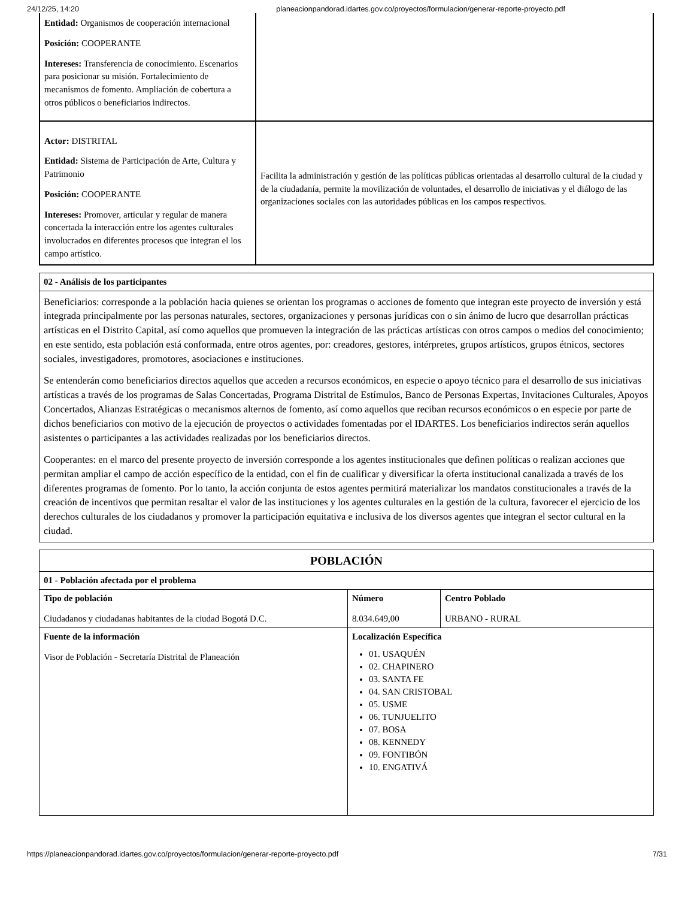24/12/25, 14:20 planeacionpandorad.idartes.gov.co/proyectos/formulacion/generar-reporte-proyecto.pdf
| Entidad: Organismos de cooperación internacional Posición: COOPERANTE Intereses: Transferencia de conocimiento. Escenarios para posicionar su misión. Fortalecimiento de mecanismos de fomento. Ampliación de cobertura a otros públicos o beneficiarios indirectos. | |
| Actor: DISTRITAL Entidad: Sistema de Participación de Arte, Cultura y Patrimonio Posición: COOPERANTE Intereses: Promover, articular y regular de manera concertada la interacción entre los agentes culturales involucrados en diferentes procesos que integran el los campo artístico. | Facilita la administración y gestión de las políticas públicas orientadas al desarrollo cultural de la ciudad y de la ciudadanía, permite la movilización de voluntades, el desarrollo de iniciativas y el diálogo de las organizaciones sociales con las autoridades públicas en los campos respectivos. |
| 02 - Análisis de los participantes |
| --- |
| Beneficiarios: corresponde a la población hacia quienes se orientan los programas o acciones de fomento que integran este proyecto de inversión y está integrada principalmente por las personas naturales, sectores, organizaciones y personas jurídicas con o sin ánimo de lucro que desarrollan prácticas artísticas en el Distrito Capital, así como aquellos que promueven la integración de las prácticas artísticas con otros campos o medios del conocimiento; en este sentido, esta población está conformada, entre otros agentes, por: creadores, gestores, intérpretes, grupos artísticos, grupos étnicos, sectores sociales, investigadores, promotores, asociaciones e instituciones. Se entenderán como beneficiarios directos aquellos que acceden a recursos económicos, en especie o apoyo técnico para el desarrollo de sus iniciativas artísticas a través de los programas de Salas Concertadas, Programa Distrital de Estímulos, Banco de Personas Expertas, Invitaciones Culturales, Apoyos Concertados, Alianzas Estratégicas o mecanismos alternos de fomento, así como aquellos que reciban recursos económicos o en especie por parte de dichos beneficiarios con motivo de la ejecución de proyectos o actividades fomentadas por el IDARTES. Los beneficiarios indirectos serán aquellos asistentes o participantes a las actividades realizadas por los beneficiarios directos. Cooperantes: en el marco del presente proyecto de inversión corresponde a los agentes institucionales que definen políticas o realizan acciones que permitan ampliar el campo de acción específico de la entidad, con el fin de cualificar y diversificar la oferta institucional canalizada a través de los diferentes programas de fomento. Por lo tanto, la acción conjunta de estos agentes permitirá materializar los mandatos constitucionales a través de la creación de incentivos que permitan resaltar el valor de las instituciones y los agentes culturales en la gestión de la cultura, favorecer el ejercicio de los derechos culturales de los ciudadanos y promover la participación equitativa e inclusiva de los diversos agentes que integran el sector cultural en la ciudad. |
| POBLACIÓN | | |
| --- | --- | --- |
| 01 - Población afectada por el problema | | |
| Tipo de población Ciudadanos y ciudadanas habitantes de la ciudad Bogotá D.C. | Número 8.034.649,00 | Centro Poblado URBANO - RURAL |
| Fuente de la información Visor de Población - Secretaría Distrital de Planeación | Localización Específica 01. USAQUÉN 02. CHAPINERO 03. SANTA FE 04. SAN CRISTOBAL 05. USME 06. TUNJUELITO 07. BOSA 08. KENNEDY 09. FONTIBÓN 10. ENGATIVÁ | |
https://planeacionpandorad.idartes.gov.co/proyectos/formulacion/generar-reporte-proyecto.pdf 7/31